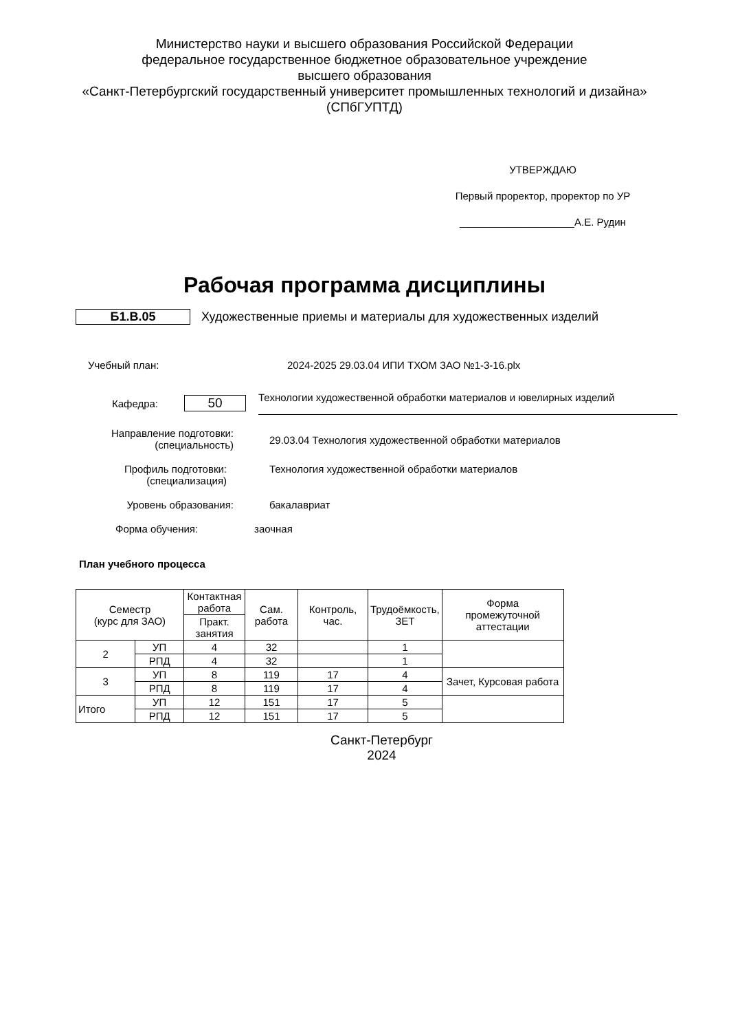Министерство науки и высшего образования Российской Федерации
федеральное государственное бюджетное образовательное учреждение
высшего образования
«Санкт-Петербургский государственный университет промышленных технологий и дизайна»
(СПбГУПТД)
УТВЕРЖДАЮ
Первый проректор, проректор по УР
____________________А.Е. Рудин
Рабочая программа дисциплины
Б1.В.05 Художественные приемы и материалы для художественных изделий
Учебный план: 2024-2025 29.03.04 ИПИ ТХОМ ЗАО №1-3-16.plx
Кафедра: 50 Технологии художественной обработки материалов и ювелирных изделий
Направление подготовки:
(специальность) 29.03.04 Технология художественной обработки материалов
Профиль подготовки:
(специализация) Технология художественной обработки материалов
Уровень образования: бакалавриат
Форма обучения: заочная
План учебного процесса
| Семестр (курс для ЗАО) | | Контактная работа | Сам. работа | Контроль, час. | Трудоёмкость, ЗЕТ | Форма промежуточной аттестации |
| --- | --- | --- | --- | --- | --- | --- |
| | | Практ. занятия | | | | |
| 2 | УП | 4 | 32 | | 1 | |
| | РПД | 4 | 32 | | 1 | |
| 3 | УП | 8 | 119 | 17 | 4 | Зачет, Курсовая работа |
| | РПД | 8 | 119 | 17 | 4 | |
| Итого | УП | 12 | 151 | 17 | 5 | |
| | РПД | 12 | 151 | 17 | 5 | |
Санкт-Петербург
2024